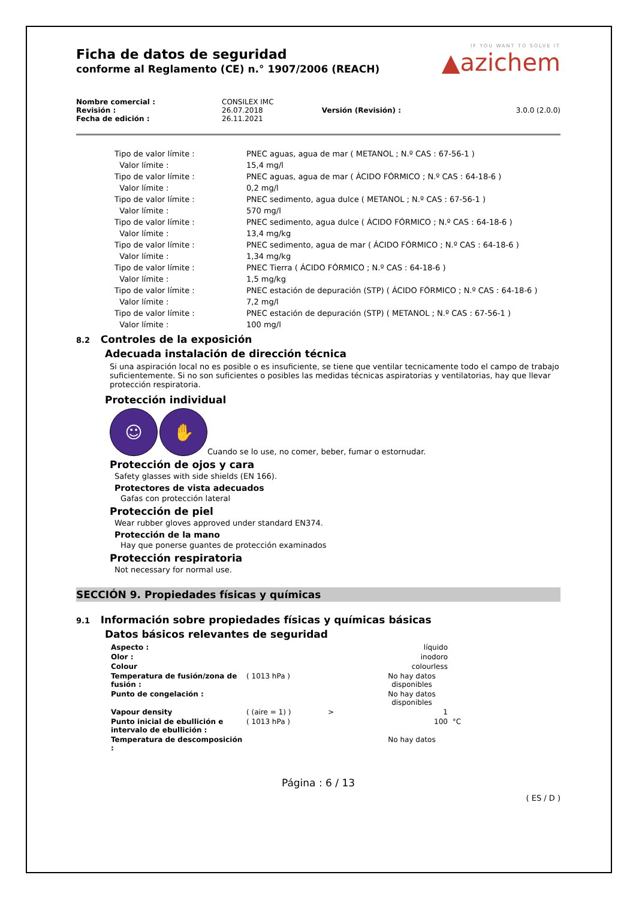IF YOU WANT TO SOLVE IT
▲azichem
Ficha de datos de seguridad
conforme al Reglamento (CE) n.° 1907/2006 (REACH)
| Nombre comercial : | CONSILEX IMC | | |
| Revisión : | 26.07.2018 | Versión (Revisión) : | 3.0.0 (2.0.0) |
| Fecha de edición : | 26.11.2021 | | |
| | Tipo de valor límite : | PNEC aguas, agua de mar ( METANOL ; N.º CAS : 67-56-1 ) |
| | Valor límite : | 15,4 mg/l |
| | Tipo de valor límite : | PNEC aguas, agua de mar ( ÁCIDO FÓRMICO ; N.º CAS : 64-18-6 ) |
| | Valor límite : | 0,2 mg/l |
| | Tipo de valor límite : | PNEC sedimento, agua dulce ( METANOL ; N.º CAS : 67-56-1 ) |
| | Valor límite : | 570 mg/l |
| | Tipo de valor límite : | PNEC sedimento, agua dulce ( ÁCIDO FÓRMICO ; N.º CAS : 64-18-6 ) |
| | Valor límite : | 13,4 mg/kg |
| | Tipo de valor límite : | PNEC sedimento, agua de mar ( ÁCIDO FÓRMICO ; N.º CAS : 64-18-6 ) |
| | Valor límite : | 1,34 mg/kg |
| | Tipo de valor límite : | PNEC Tierra ( ÁCIDO FÓRMICO ; N.º CAS : 64-18-6 ) |
| | Valor límite : | 1,5 mg/kg |
| | Tipo de valor límite : | PNEC estación de depuración (STP) ( ÁCIDO FÓRMICO ; N.º CAS : 64-18-6 ) |
| | Valor límite : | 7,2 mg/l |
| | Tipo de valor límite : | PNEC estación de depuración (STP) ( METANOL ; N.º CAS : 67-56-1 ) |
| | Valor límite : | 100 mg/l |
8.2 Controles de la exposición
Adecuada instalación de dirección técnica
Si una aspiración local no es posible o es insuficiente, se tiene que ventilar tecnicamente todo el campo de trabajo suficientemente. Si no son suficientes o posibles las medidas técnicas aspiratorias y ventilatorias, hay que llevar protección respiratoria.
Protección individual
☺ ✋ Cuando se lo use, no comer, beber, fumar o estornudar.
Protección de ojos y cara
Safety glasses with side shields (EN 166).
Protectores de vista adecuados
Gafas con protección lateral
Protección de piel
Wear rubber gloves approved under standard EN374.
Protección de la mano
Hay que ponerse guantes de protección examinados
Protección respiratoria
Not necessary for normal use.
SECCIÓN 9. Propiedades físicas y químicas
9.1 Información sobre propiedades físicas y químicas básicas
Datos básicos relevantes de seguridad
| Aspecto : | | | líquido | |
| Olor : | | | inodoro | |
| Colour | | | colourless | |
| Temperatura de fusión/zona de fusión : | ( 1013 hPa ) | | No hay datos disponibles | |
| Punto de congelación : | | | No hay datos disponibles | |
| Vapour density | ( (aire = 1) ) | > | 1 | |
| Punto inicial de ebullición e intervalo de ebullición : | ( 1013 hPa ) | | 100 | °C |
| Temperatura de descomposición : | | | No hay datos | |
Página : 6 / 13
( ES / D )